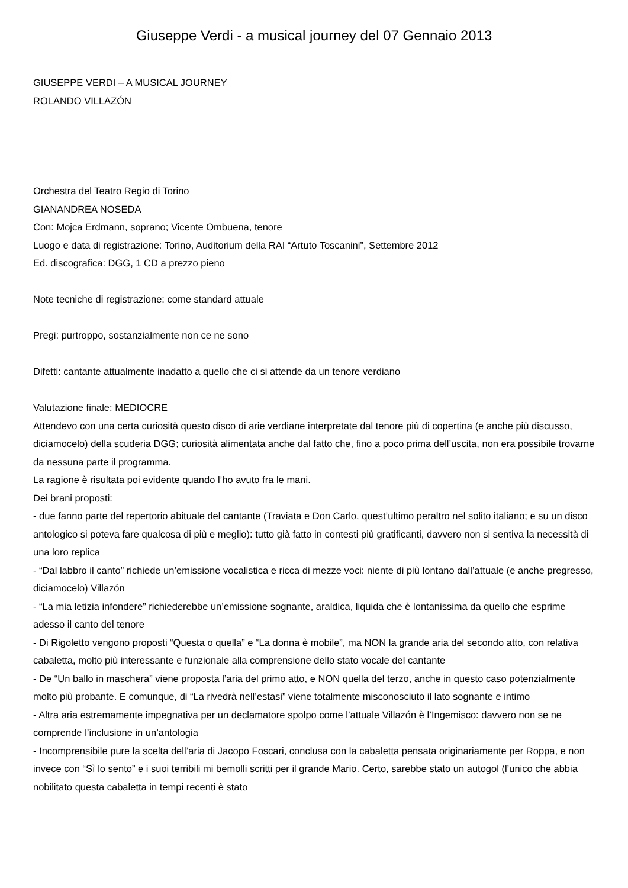Giuseppe Verdi - a musical journey del 07 Gennaio 2013
GIUSEPPE VERDI – A MUSICAL JOURNEY
ROLANDO VILLAZÓN
Orchestra del Teatro Regio di Torino
GIANANDREA NOSEDA
Con: Mojca Erdmann, soprano; Vicente Ombuena, tenore
Luogo e data di registrazione: Torino, Auditorium della RAI “Artuto Toscanini”, Settembre 2012
Ed. discografica: DGG, 1 CD a prezzo pieno
Note tecniche di registrazione: come standard attuale
Pregi: purtroppo, sostanzialmente non ce ne sono
Difetti: cantante attualmente inadatto a quello che ci si attende da un tenore verdiano
Valutazione finale: MEDIOCRE
Attendevo con una certa curiosità questo disco di arie verdiane interpretate dal tenore più di copertina (e anche più discusso, diciamocelo) della scuderia DGG; curiosità alimentata anche dal fatto che, fino a poco prima dell’uscita, non era possibile trovarne da nessuna parte il programma.
La ragione è risultata poi evidente quando l’ho avuto fra le mani.
Dei brani proposti:
- due fanno parte del repertorio abituale del cantante (Traviata e Don Carlo, quest’ultimo peraltro nel solito italiano; e su un disco antologico si poteva fare qualcosa di più e meglio): tutto già fatto in contesti più gratificanti, davvero non si sentiva la necessità di una loro replica
- “Dal labbro il canto” richiede un’emissione vocalistica e ricca di mezze voci: niente di più lontano dall’attuale (e anche pregresso, diciamocelo) Villazón
- “La mia letizia infondere” richiederebbe un’emissione sognante, araldica, liquida che è lontanissima da quello che esprime adesso il canto del tenore
- Di Rigoletto vengono proposti “Questa o quella” e “La donna è mobile”, ma NON la grande aria del secondo atto, con relativa cabaletta, molto più interessante e funzionale alla comprensione dello stato vocale del cantante
- De “Un ballo in maschera” viene proposta l’aria del primo atto, e NON quella del terzo, anche in questo caso potenzialmente molto più probante. E comunque, di “La rivedrà nell’estasi” viene totalmente misconosciuto il lato sognante e intimo
- Altra aria estremamente impegnativa per un declamatore spolpo come l’attuale Villazón è l’Ingemisco: davvero non se ne comprende l’inclusione in un’antologia
- Incomprensibile pure la scelta dell’aria di Jacopo Foscari, conclusa con la cabaletta pensata originariamente per Roppa, e non invece con “Sì lo sento” e i suoi terribili mi bemolli scritti per il grande Mario. Certo, sarebbe stato un autogol (l’unico che abbia nobilitato questa cabaletta in tempi recenti è stato